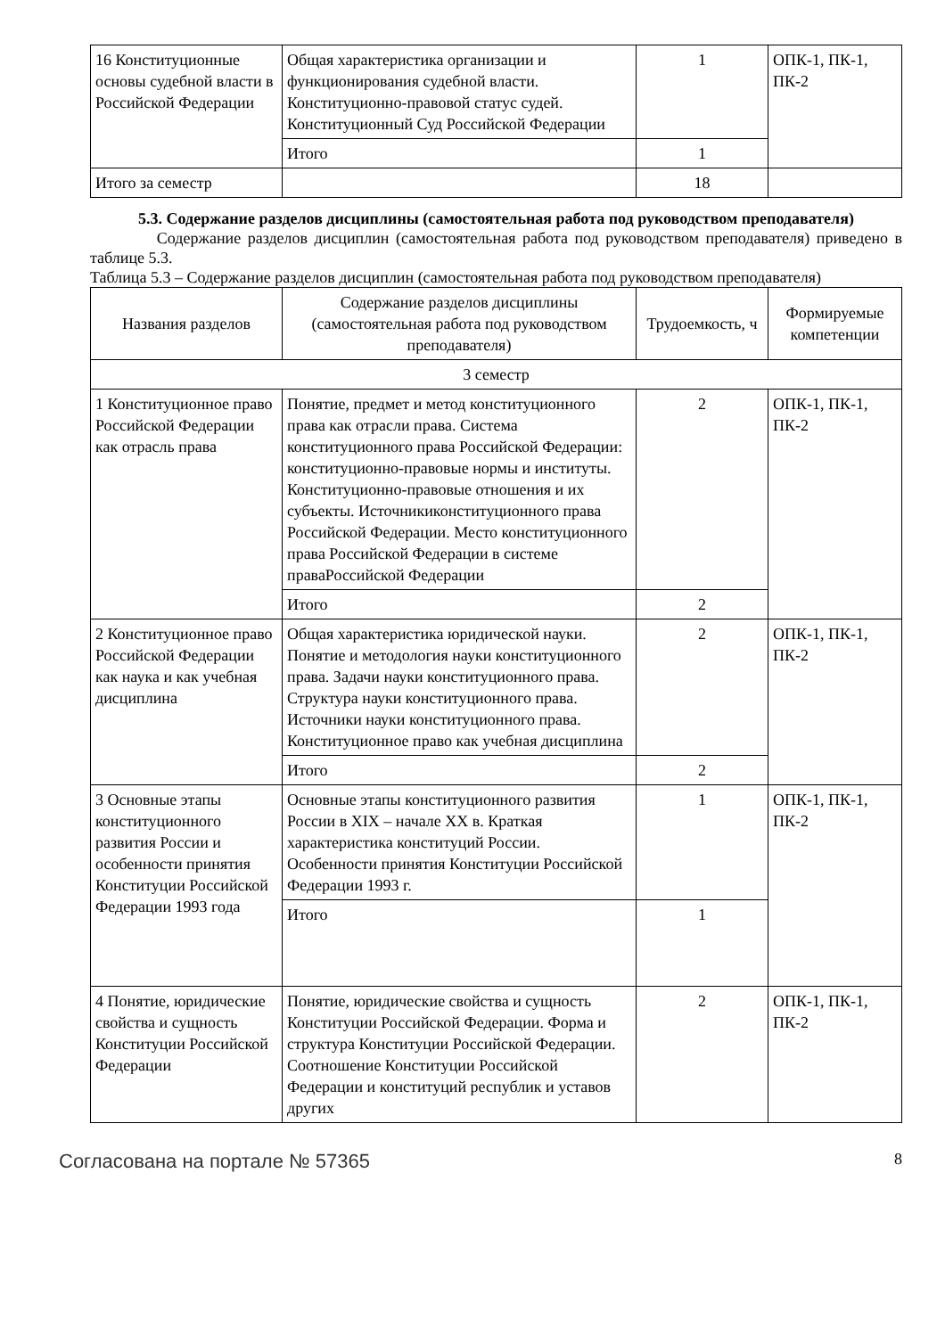| 16 Конституционные основы судебной власти в Российской Федерации | Общая характеристика организации и функционирования судебной власти. Конституционно-правовой статус судей. Конституционный Суд Российской Федерации | 1 | ОПК-1, ПК-1, ПК-2 |
| | Итого | 1 | |
| Итого за семестр | | 18 | |
5.3. Содержание разделов дисциплины (самостоятельная работа под руководством преподавателя)
Содержание разделов дисциплин (самостоятельная работа под руководством преподавателя) приведено в таблице 5.3.
Таблица 5.3 – Содержание разделов дисциплин (самостоятельная работа под руководством преподавателя)
| Названия разделов | Содержание разделов дисциплины (самостоятельная работа под руководством преподавателя) | Трудоемкость, ч | Формируемые компетенции |
| --- | --- | --- | --- |
| 3 семестр | | | |
| 1 Конституционное право Российской Федерации как отрасль права | Понятие, предмет и метод конституционного права как отрасли права. Система конституционного права Российской Федерации: конституционно-правовые нормы и институты. Конституционно-правовые отношения и их субъекты. Источникиконституционного права Российской Федерации. Место конституционного права Российской Федерации в системе праваРоссийской Федерации | 2 | ОПК-1, ПК-1, ПК-2 |
| | Итого | 2 | |
| 2 Конституционное право Российской Федерации как наука и как учебная дисциплина | Общая характеристика юридической науки. Понятие и методология науки конституционного права. Задачи науки конституционного права. Структура науки конституционного права. Источники науки конституционного права. Конституционное право как учебная дисциплина | 2 | ОПК-1, ПК-1, ПК-2 |
| | Итого | 2 | |
| 3 Основные этапы конституционного развития России и особенности принятия Конституции Российской Федерации 1993 года | Основные этапы конституционного развития России в XIX – начале XX в. Краткая характеристика конституций России. Особенности принятия Конституции Российской Федерации 1993 г. | 1 | ОПК-1, ПК-1, ПК-2 |
| | Итого | 1 | |
| 4 Понятие, юридические свойства и сущность Конституции Российской Федерации | Понятие, юридические свойства и сущность Конституции Российской Федерации. Форма и структура Конституции Российской Федерации. Соотношение Конституции Российской Федерации и конституций республик и уставов других | 2 | ОПК-1, ПК-1, ПК-2 |
Согласована на портале № 57365 8